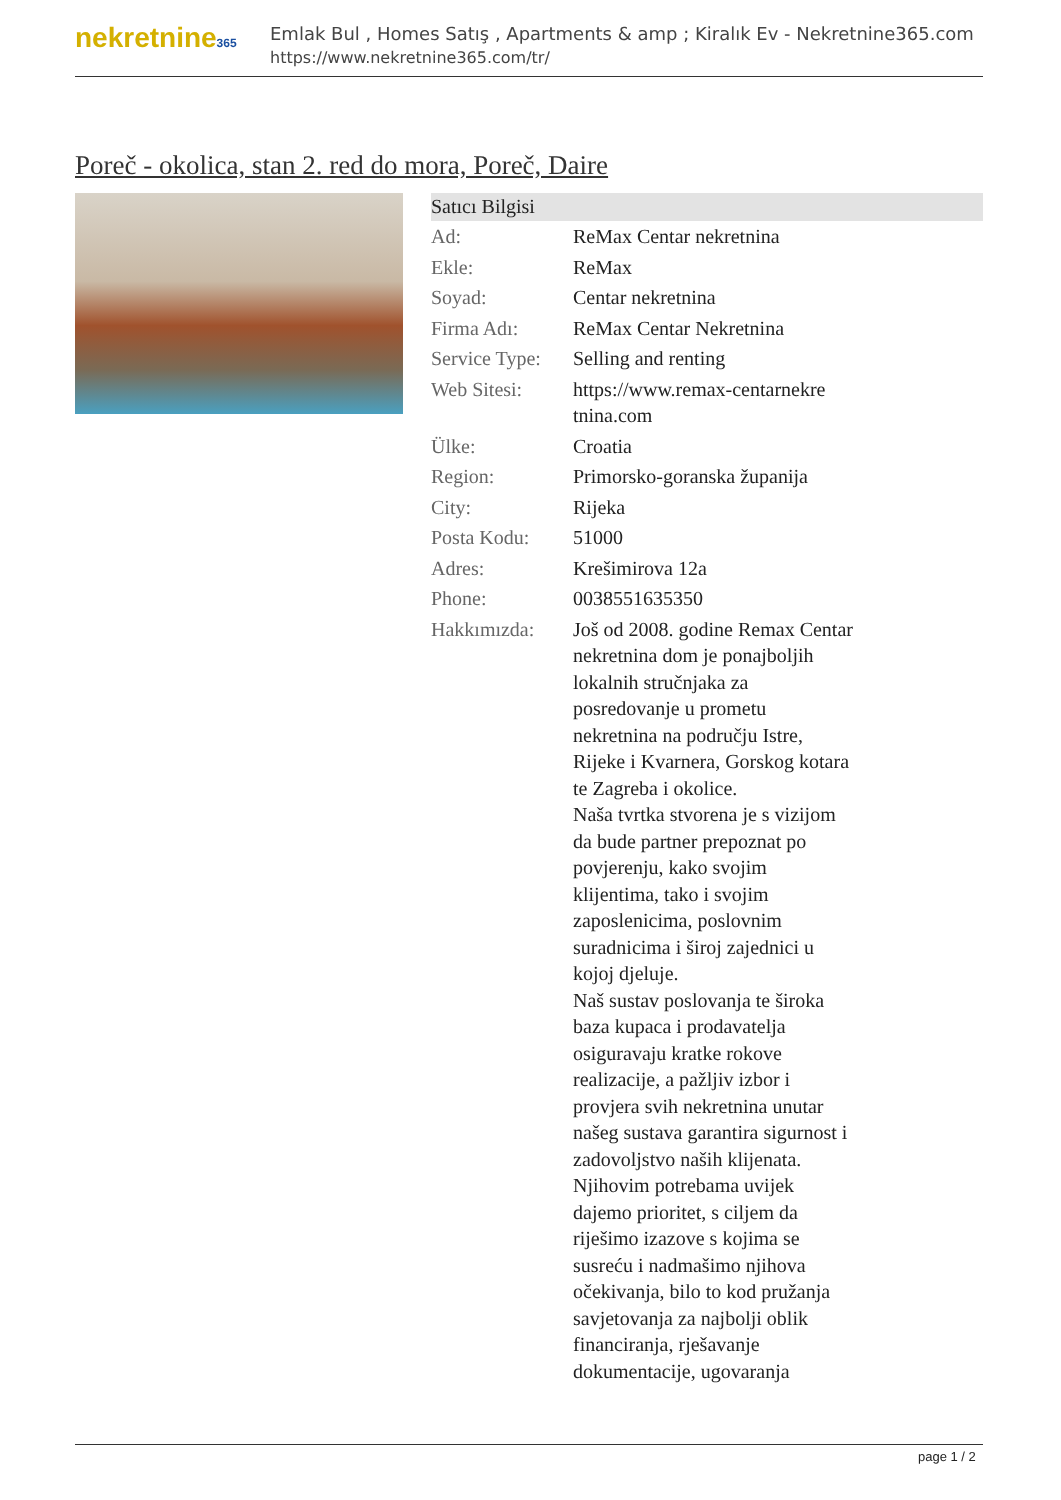nekretnine365
Emlak Bul , Homes Satış , Apartments & amp ; Kiralık Ev - Nekretnine365.com
https://www.nekretnine365.com/tr/
Poreč - okolica, stan 2. red do mora, Poreč, Daire
Satıcı Bilgisi
| Ad: | ReMax Centar nekretnina |
| Ekle: | ReMax |
| Soyad: | Centar nekretnina |
| Firma Adı: | ReMax Centar Nekretnina |
| Service Type: | Selling and renting |
| Web Sitesi: | https://www.remax-centarnekre tnina.com |
| Ülke: | Croatia |
| Region: | Primorsko-goranska županija |
| City: | Rijeka |
| Posta Kodu: | 51000 |
| Adres: | Krešimirova 12a |
| Phone: | 0038551635350 |
| Hakkımızda: | Još od 2008. godine Remax Centar nekretnina dom je ponajboljih lokalnih stručnjaka za posredovanje u prometu nekretnina na području Istre, Rijeke i Kvarnera, Gorskog kotara te Zagreba i okolice. Naša tvrtka stvorena je s vizijom da bude partner prepoznat po povjerenju, kako svojim klijentima, tako i svojim zaposlenicima, poslovnim suradnicima i široj zajednici u kojoj djeluje. Naš sustav poslovanja te široka baza kupaca i prodavatelja osiguravaju kratke rokove realizacije, a pažljiv izbor i provjera svih nekretnina unutar našeg sustava garantira sigurnost i zadovoljstvo naših klijenata. Njihovim potrebama uvijek dajemo prioritet, s ciljem da riješimo izazove s kojima se susreću i nadmašimo njihova očekivanja, bilo to kod pružanja savjetovanja za najbolji oblik financiranja, rješavanje dokumentacije, ugovaranja |
page 1 / 2